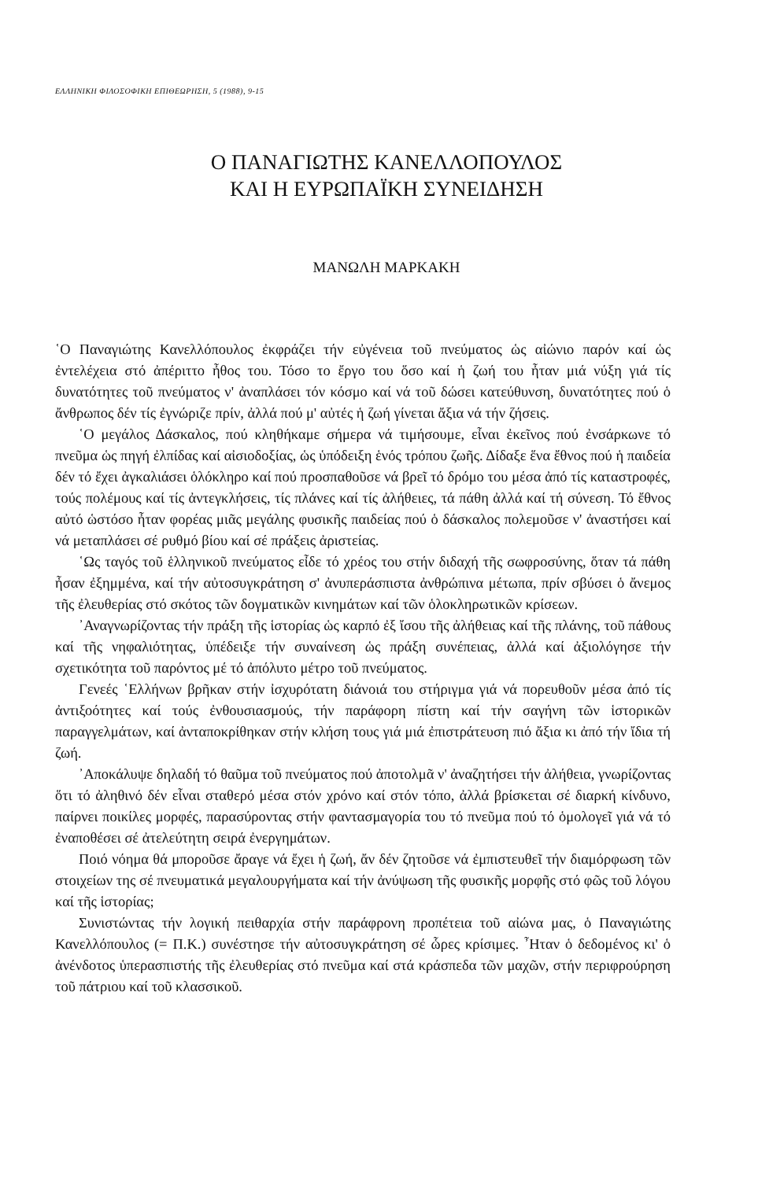ΕΛΛΗΝΙΚΗ ΦΙΛΟΣΟΦΙΚΗ ΕΠΙΘΕΩΡΗΣΗ, 5 (1988), 9-15
Ο ΠΑΝΑΓΙΩΤΗΣ ΚΑΝΕΛΛΟΠΟΥΛΟΣ
ΚΑΙ Η ΕΥΡΩΠΑΪΚΗ ΣΥΝΕΙΔΗΣΗ
ΜΑΝΩΛΗ ΜΑΡΚΑΚΗ
῾Ο Παναγιώτης Κανελλόπουλος ἐκφράζει τήν εὐγένεια τοῦ πνεύματος ὡς αἰώνιο παρόν καί ὡς ἐντελέχεια στό ἀπέριττο ἦθος του. Τόσο το ἔργο του ὅσο καί ἡ ζωή του ἦταν μιά νύξη γιά τίς δυνατότητες τοῦ πνεύματος ν' ἀναπλάσει τόν κόσμο καί νά τοῦ δώσει κατεύθυνση, δυνατότητες πού ὁ ἄνθρωπος δέν τίς ἐγνώριζε πρίν, ἀλλά πού μ' αὐτές ἡ ζωή γίνεται ἄξια νά τήν ζήσεις.
῾Ο μεγάλος Δάσκαλος, πού κληθήκαμε σήμερα νά τιμήσουμε, εἶναι ἐκεῖνος πού ἐνσάρκωνε τό πνεῦμα ὡς πηγή ἐλπίδας καί αἰσιοδοξίας, ὡς ὑπόδειξη ἑνός τρόπου ζωῆς. Δίδαξε ἕνα ἔθνος πού ἡ παιδεία δέν τό ἔχει ἀγκαλιάσει ὁλόκληρο καί πού προσπαθοῦσε νά βρεῖ τό δρόμο του μέσα ἀπό τίς καταστροφές, τούς πολέμους καί τίς ἀντεγκλήσεις, τίς πλάνες καί τίς ἀλήθειες, τά πάθη ἀλλά καί τή σύνεση. Τό ἔθνος αὐτό ὡστόσο ἦταν φορέας μιᾶς μεγάλης φυσικῆς παιδείας πού ὁ δάσκαλος πολεμοῦσε ν' ἀναστήσει καί νά μεταπλάσει σέ ρυθμό βίου καί σέ πράξεις ἀριστείας.
῾Ως ταγός τοῦ ἑλληνικοῦ πνεύματος εἶδε τό χρέος του στήν διδαχή τῆς σωφροσύνης, ὅταν τά πάθη ἦσαν ἐξημμένα, καί τήν αὐτοσυγκράτηση σ' ἀνυπεράσπιστα ἀνθρώπινα μέτωπα, πρίν σβύσει ὁ ἄνεμος τῆς ἐλευθερίας στό σκότος τῶν δογματικῶν κινημάτων καί τῶν ὁλοκληρωτικῶν κρίσεων.
᾿Αναγνωρίζοντας τήν πράξη τῆς ἱστορίας ὡς καρπό ἐξ ἴσου τῆς ἀλήθειας καί τῆς πλάνης, τοῦ πάθους καί τῆς νηφαλιότητας, ὑπέδειξε τήν συναίνεση ὡς πράξη συνέπειας, ἀλλά καί ἀξιολόγησε τήν σχετικότητα τοῦ παρόντος μέ τό ἀπόλυτο μέτρο τοῦ πνεύματος.
Γενεές ῾Ελλήνων βρῆκαν στήν ἰσχυρότατη διάνοιά του στήριγμα γιά νά πορευθοῦν μέσα ἀπό τίς ἀντιξοότητες καί τούς ἐνθουσιασμούς, τήν παράφορη πίστη καί τήν σαγήνη τῶν ἱστορικῶν παραγγελμάτων, καί ἀνταποκρίθηκαν στήν κλήση τους γιά μιά ἐπιστράτευση πιό ἄξια κι ἀπό τήν ἴδια τή ζωή.
᾿Αποκάλυψε δηλαδή τό θαῦμα τοῦ πνεύματος πού ἀποτολμᾶ ν' ἀναζητήσει τήν ἀλήθεια, γνωρίζοντας ὅτι τό ἀληθινό δέν εἶναι σταθερό μέσα στόν χρόνο καί στόν τόπο, ἀλλά βρίσκεται σέ διαρκή κίνδυνο, παίρνει ποικίλες μορφές, παρασύροντας στήν φαντασμαγορία του τό πνεῦμα πού τό ὁμολογεῖ γιά νά τό ἐναποθέσει σέ ἀτελεύτητη σειρά ἐνεργημάτων.
Ποιό νόημα θά μποροῦσε ἄραγε νά ἔχει ἡ ζωή, ἄν δέν ζητοῦσε νά ἐμπιστευθεῖ τήν διαμόρφωση τῶν στοιχείων της σέ πνευματικά μεγαλουργήματα καί τήν ἀνύψωση τῆς φυσικῆς μορφῆς στό φῶς τοῦ λόγου καί τῆς ἱστορίας;
Συνιστώντας τήν λογική πειθαρχία στήν παράφρονη προπέτεια τοῦ αἰώνα μας, ὁ Παναγιώτης Κανελλόπουλος (= Π.Κ.) συνέστησε τήν αὐτοσυγκράτηση σέ ὧρες κρίσιμες. ῏Ηταν ὁ δεδομένος κι' ὁ ἀνένδοτος ὑπερασπιστής τῆς ἐλευθερίας στό πνεῦμα καί στά κράσπεδα τῶν μαχῶν, στήν περιφρούρηση τοῦ πάτριου καί τοῦ κλασσικοῦ.